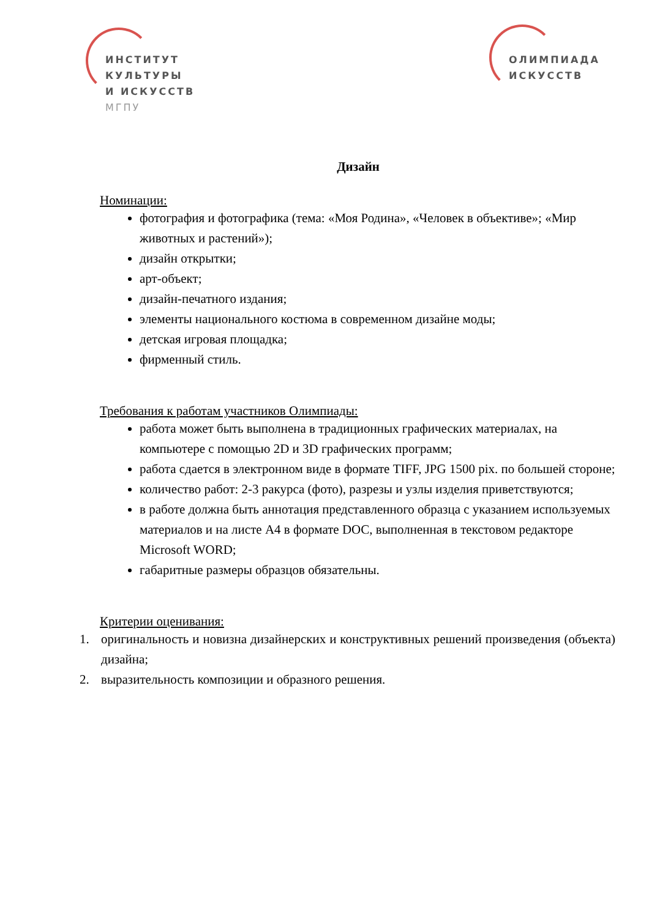ИНСТИТУТ
КУЛЬТУРЫ
И ИСКУССТВ
МГПУ
ОЛИМПИАДА
ИСКУССТВ
Дизайн
Номинации:
фотография и фотографика (тема: «Моя Родина», «Человек в объективе»; «Мир животных и растений»);
дизайн открытки;
арт-объект;
дизайн-печатного издания;
элементы национального костюма в современном дизайне моды;
детская игровая площадка;
фирменный стиль.
Требования к работам участников Олимпиады:
работа может быть выполнена в традиционных графических материалах, на компьютере с помощью 2D и 3D графических программ;
работа сдается в электронном виде в формате TIFF, JPG 1500 pix. по большей стороне;
количество работ: 2-3 ракурса (фото), разрезы и узлы изделия приветствуются;
в работе должна быть аннотация представленного образца с указанием используемых материалов и на листе А4 в формате DOC, выполненная в текстовом редакторе Microsoft WORD;
габаритные размеры образцов обязательны.
Критерии оценивания:
1. оригинальность и новизна дизайнерских и конструктивных решений произведения (объекта) дизайна;
2. выразительность композиции и образного решения.